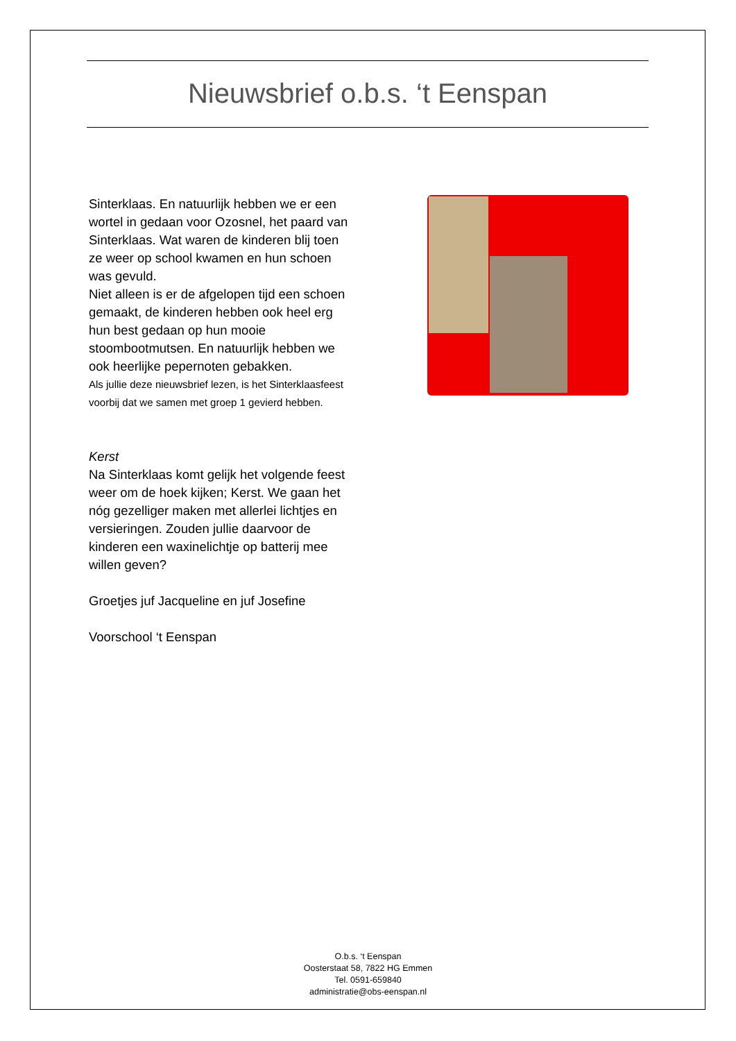Nieuwsbrief o.b.s. ‘t Eenspan
Sinterklaas. En natuurlijk hebben we er een wortel in gedaan voor Ozosnel, het paard van Sinterklaas. Wat waren de kinderen blij toen ze weer op school kwamen en hun schoen was gevuld.
Niet alleen is er de afgelopen tijd een schoen gemaakt, de kinderen hebben ook heel erg hun best gedaan op hun mooie stoombootmutsen. En natuurlijk hebben we ook heerlijke pepernoten gebakken.
Als jullie deze nieuwsbrief lezen, is het Sinterklaasfeest voorbij dat we samen met groep 1 gevierd hebben.
Kerst
Na Sinterklaas komt gelijk het volgende feest weer om de hoek kijken; Kerst. We gaan het nóg gezelliger maken met allerlei lichtjes en versieringen. Zouden jullie daarvoor de kinderen een waxinelichtje op batterij mee willen geven?
Groetjes juf Jacqueline en juf Josefine
Voorschool ‘t Eenspan
O.b.s. ‘t Eenspan
Oosterstaat 58, 7822 HG Emmen
Tel. 0591-659840
administratie@obs-eenspan.nl